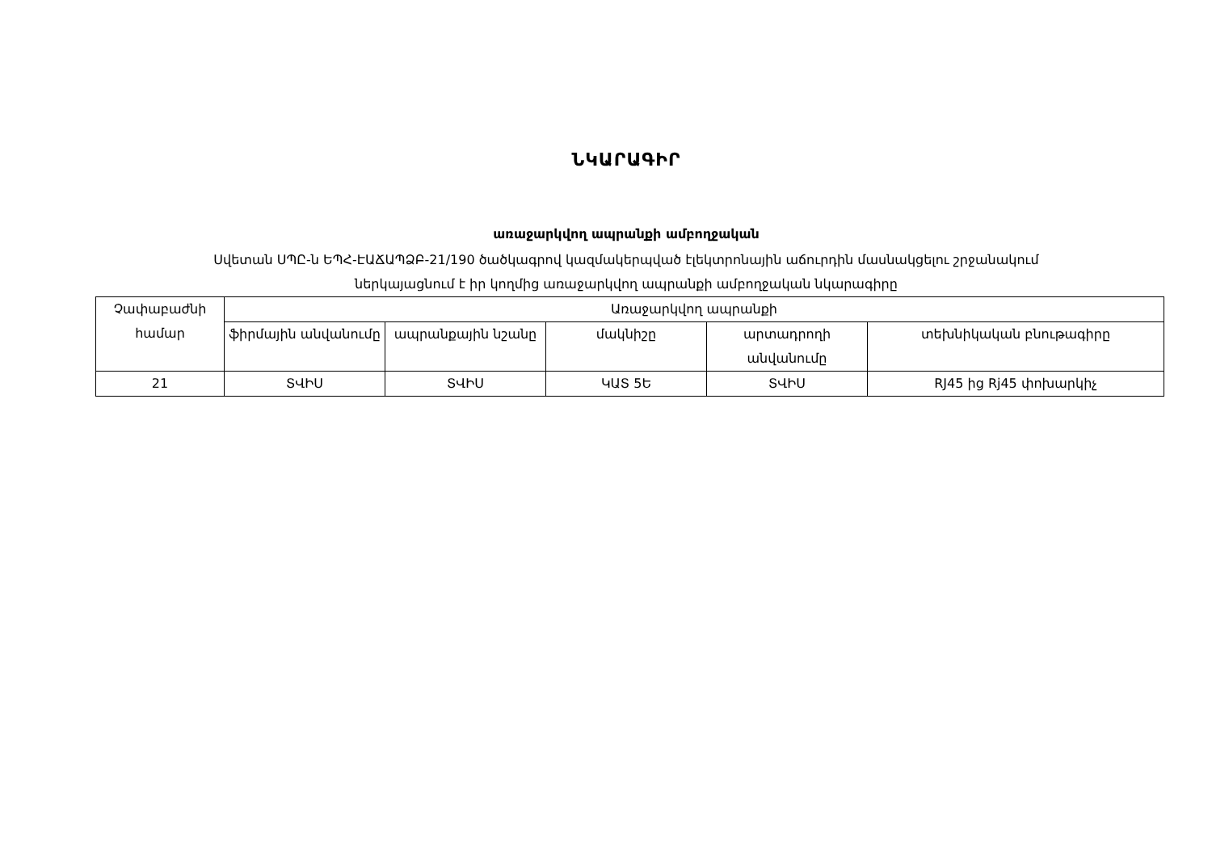ՆԿԱՐԱԳԻՐ
առաջարկվող ապրանքի ամբողջական
Սվետան ՍՊԸ-ն ԵՊՀ-ԷԱՃԱՊՁԲ-21/190 ծածկագրով կազմակերպված էլեկտրոնային աճուրդին մասնակցելու շրջանակում
ներկայացնում է իր կողմից առաջարկվող ապրանքի ամբողջական նկարագիրը
| Չափաբաժնի համար | Առաջարկվող ապրանքի | | | | |
| --- | --- | --- | --- | --- | --- |
| | ֆիրմային անվանումը | ապրանքային նշանը | մակնիշը | արտադրողի անվանումը | տեխնիկական բնութագիրը |
| 21 | ՏՎԻՍ | ՏՎԻՍ | ԿԱՏ 5Ե | ՏՎԻՍ | RJ45 ից Rj45 փոխարկիչ |